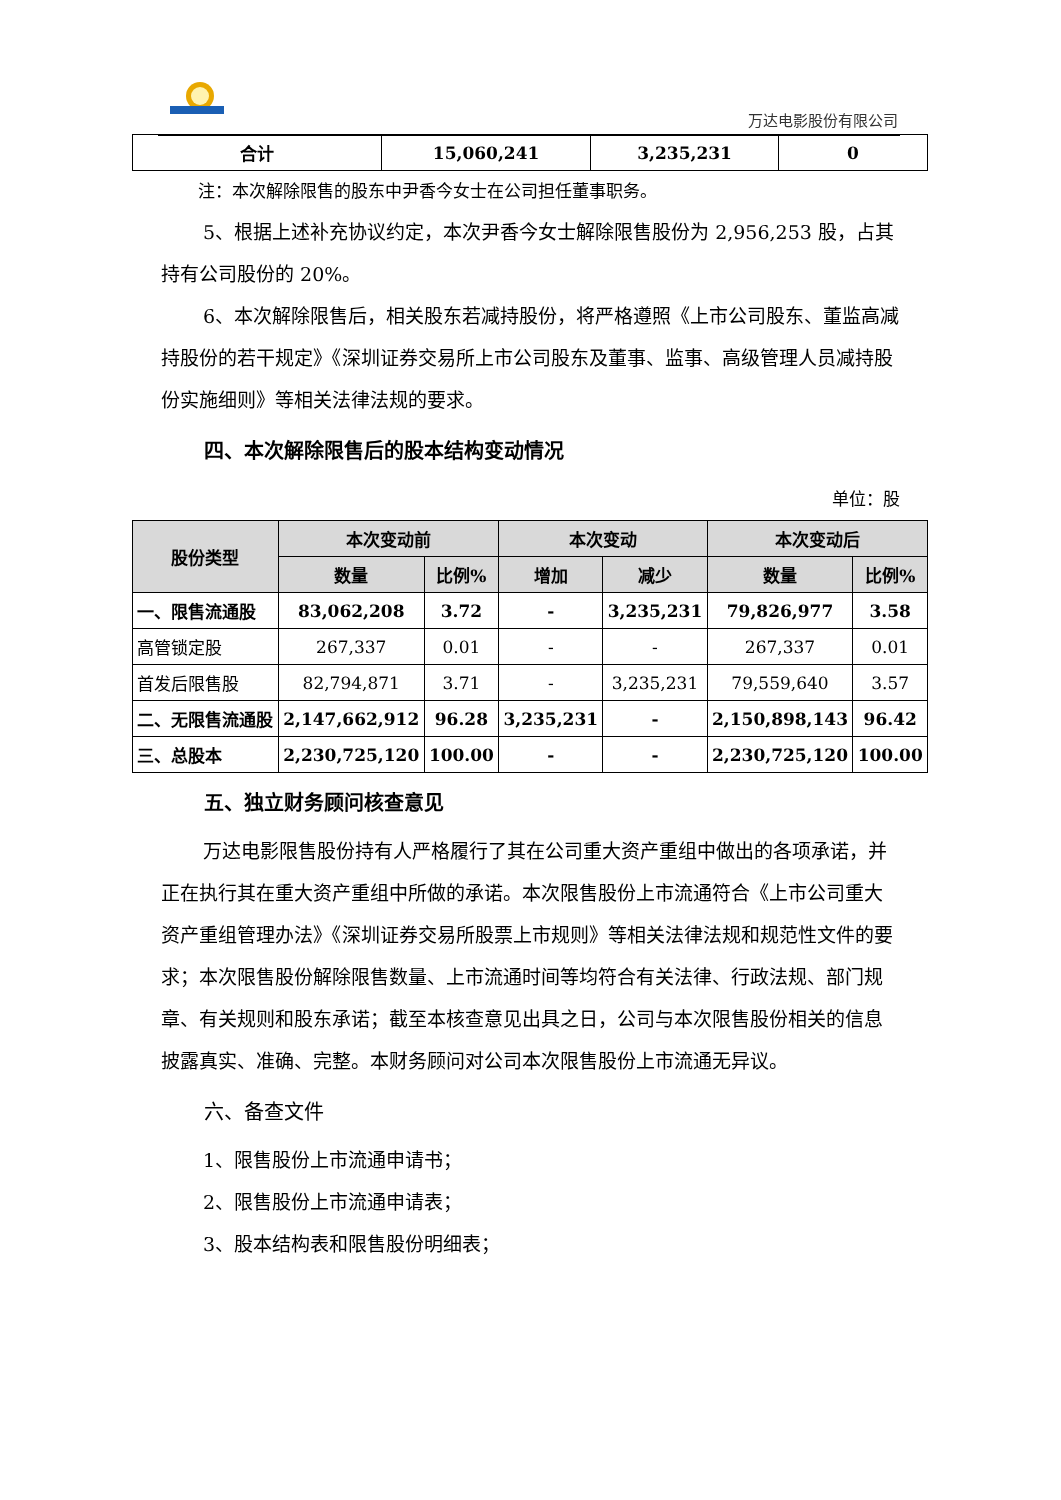万达电影股份有限公司
| 合计 | 15,060,241 | 3,235,231 | 0 |
注：本次解除限售的股东中尹香今女士在公司担任董事职务。
5、根据上述补充协议约定，本次尹香今女士解除限售股份为 2,956,253 股，占其持有公司股份的 20%。
6、本次解除限售后，相关股东若减持股份，将严格遵照《上市公司股东、董监高减持股份的若干规定》《深圳证券交易所上市公司股东及董事、监事、高级管理人员减持股份实施细则》等相关法律法规的要求。
四、本次解除限售后的股本结构变动情况
单位：股
| 股份类型 | 本次变动前 | | 本次变动 | | 本次变动后 | |
| --- | --- | --- | --- | --- | --- | --- |
| | 数量 | 比例% | 增加 | 减少 | 数量 | 比例% |
| 一、限售流通股 | 83,062,208 | 3.72 | - | 3,235,231 | 79,826,977 | 3.58 |
| 高管锁定股 | 267,337 | 0.01 | - | - | 267,337 | 0.01 |
| 首发后限售股 | 82,794,871 | 3.71 | - | 3,235,231 | 79,559,640 | 3.57 |
| 二、无限售流通股 | 2,147,662,912 | 96.28 | 3,235,231 | - | 2,150,898,143 | 96.42 |
| 三、总股本 | 2,230,725,120 | 100.00 | - | - | 2,230,725,120 | 100.00 |
五、独立财务顾问核查意见
万达电影限售股份持有人严格履行了其在公司重大资产重组中做出的各项承诺，并正在执行其在重大资产重组中所做的承诺。本次限售股份上市流通符合《上市公司重大资产重组管理办法》《深圳证券交易所股票上市规则》等相关法律法规和规范性文件的要求；本次限售股份解除限售数量、上市流通时间等均符合有关法律、行政法规、部门规章、有关规则和股东承诺；截至本核查意见出具之日，公司与本次限售股份相关的信息披露真实、准确、完整。本财务顾问对公司本次限售股份上市流通无异议。
六、备查文件
1、限售股份上市流通申请书；
2、限售股份上市流通申请表；
3、股本结构表和限售股份明细表；